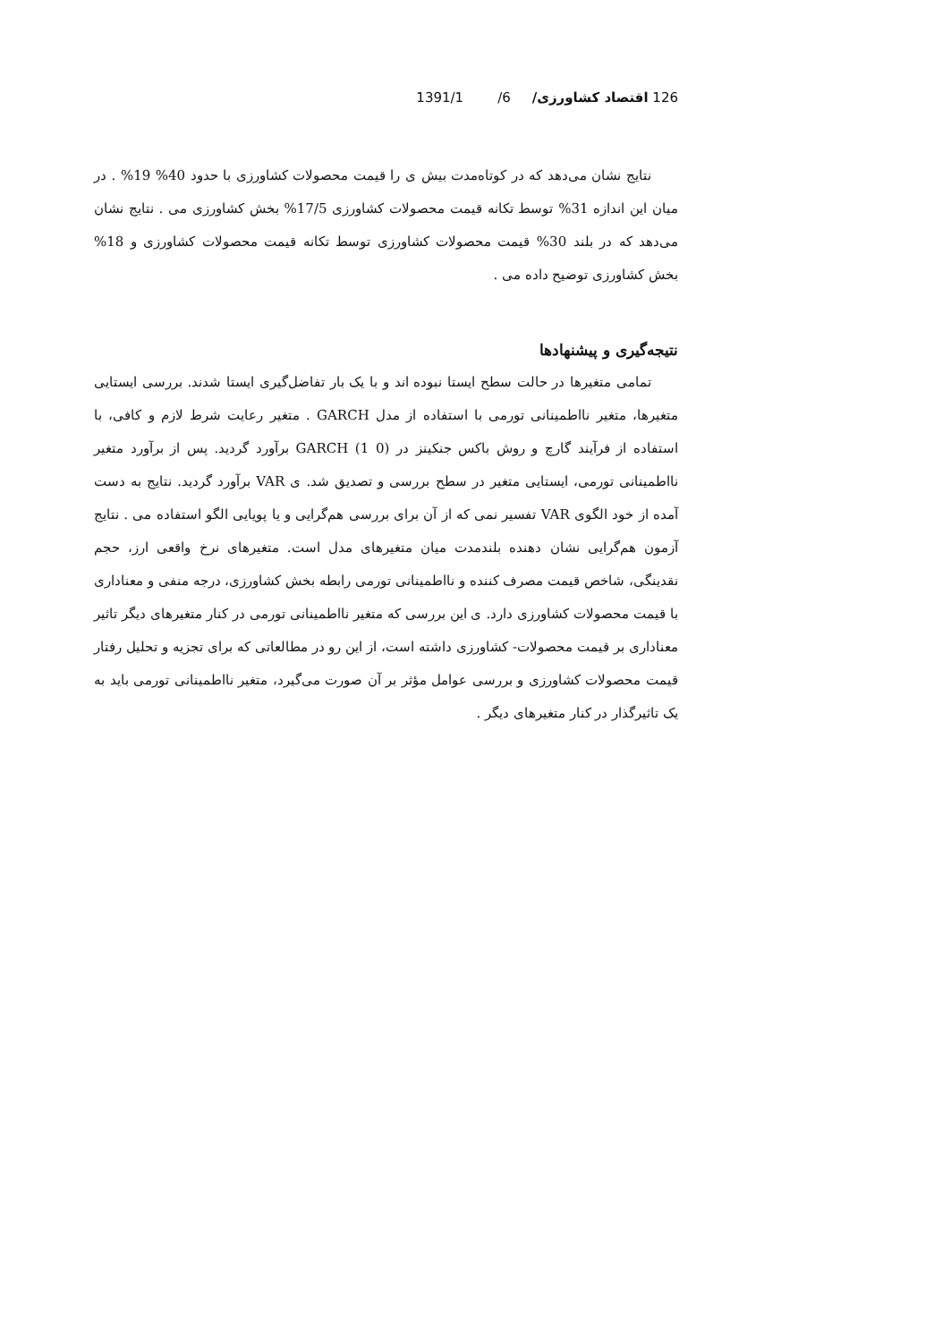126 اقتصاد کشاورزی/ 6/ 1391/1
نتایج نشان می‌دهد که در کوتاه‌مدت بیش ی را قیمت محصولات کشاورزی با حدود 40% 19% . در میان این اندازه 31% توسط تکانه قیمت محصولات کشاورزی 17/5% بخش کشاورزی می . نتایج نشان می‌دهد که در بلند 30% قیمت محصولات کشاورزی توسط تکانه قیمت محصولات کشاورزی و 18% بخش کشاورزی توضیح داده می .
نتیجه‌گیری و پیشنهادها
تمامی متغیرها در حالت سطح ایستا نبوده اند و با یک بار تفاضل‌گیری ایستا شدند. بررسی ایستایی متغیرها، متغیر نااطمینانی تورمی با استفاده از مدل GARCH . متغیر رعایت شرط لازم و کافی، با استفاده از فرآیند گارچ و روش باکس جنکینز در GARCH (1 0) برآورد گردید. پس از برآورد متغیر نااطمینانی تورمی، ایستایی متغیر در سطح بررسی و تصدیق شد. ی VAR برآورد گردید. نتایج به دست آمده از خود الگوی VAR تفسیر نمی که از آن برای بررسی هم‌گرایی و یا پویایی الگو استفاده می . نتایج آزمون هم‌گرایی نشان دهنده بلندمدت میان متغیرهای مدل است. متغیرهای نرخ واقعی ارز، حجم نقدینگی، شاخص قیمت مصرف کننده و نااطمینانی تورمی رابطه بخش کشاورزی، درجه منفی و معناداری با قیمت محصولات کشاورزی دارد. ی این بررسی که متغیر نااطمینانی تورمی در کنار متغیرهای دیگر تاثیر معناداری بر قیمت محصولات- کشاورزی داشته است، از این رو در مطالعاتی که برای تجزیه و تحلیل رفتار قیمت محصولات کشاورزی و بررسی عوامل مؤثر بر آن صورت می‌گیرد، متغیر نااطمینانی تورمی باید به یک تاثیرگذار در کنار متغیرهای دیگر .